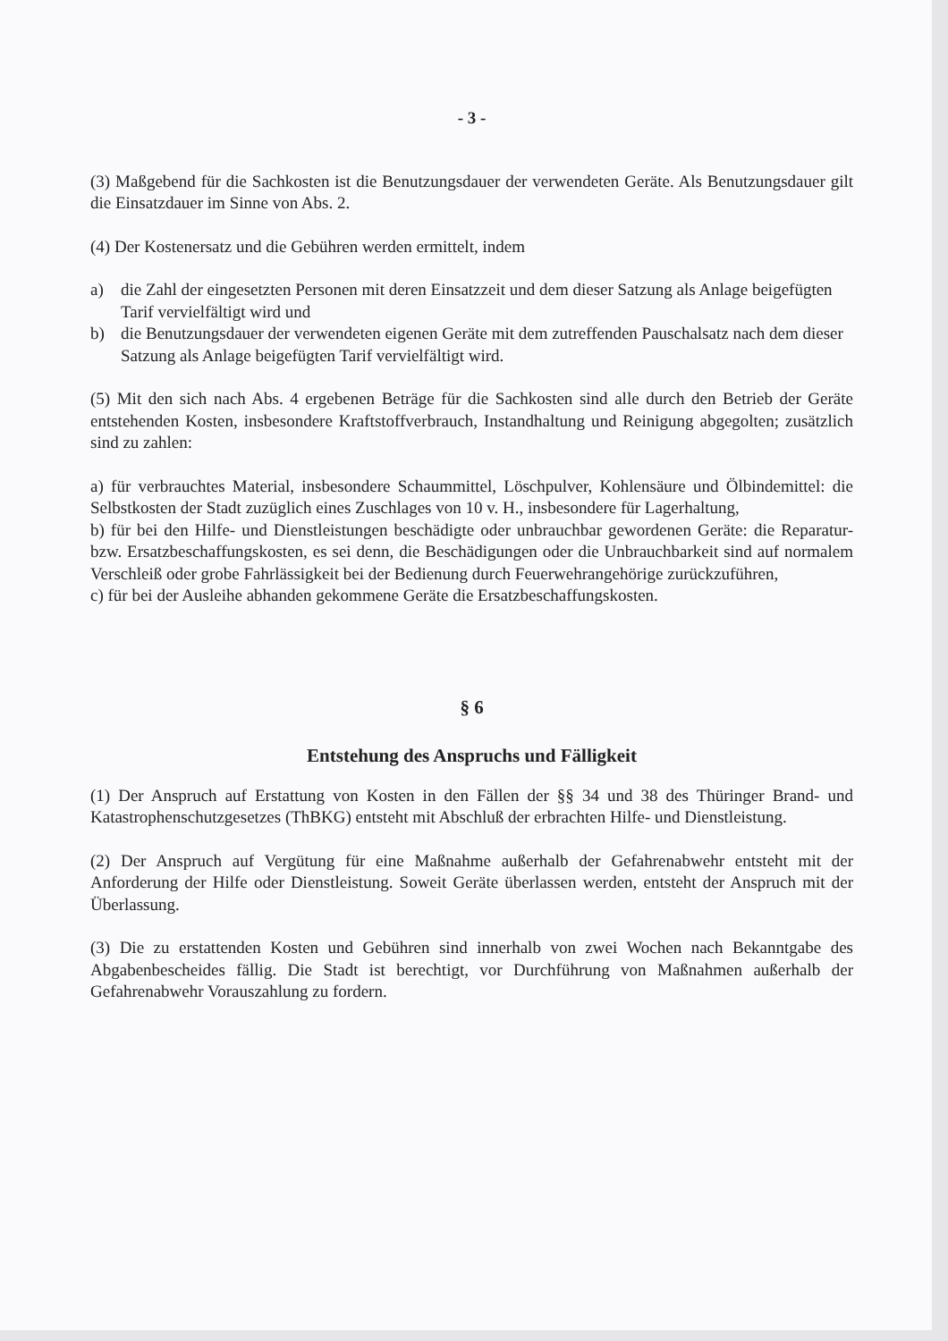- 3 -
(3) Maßgebend für die Sachkosten ist die Benutzungsdauer der verwendeten Geräte. Als Benutzungsdauer gilt die Einsatzdauer im Sinne von Abs. 2.
(4) Der Kostenersatz und die Gebühren werden ermittelt, indem
a) die Zahl der eingesetzten Personen mit deren Einsatzzeit und dem dieser Satzung als Anlage beigefügten Tarif vervielfältigt wird und
b) die Benutzungsdauer der verwendeten eigenen Geräte mit dem zutreffenden Pauschalsatz nach dem dieser Satzung als Anlage beigefügten Tarif vervielfältigt wird.
(5) Mit den sich nach Abs. 4 ergebenen Beträge für die Sachkosten sind alle durch den Betrieb der Geräte entstehenden Kosten, insbesondere Kraftstoffverbrauch, Instandhaltung und Reinigung abgegolten; zusätzlich sind zu zahlen:
a) für verbrauchtes Material, insbesondere Schaummittel, Löschpulver, Kohlensäure und Ölbindemittel: die Selbstkosten der Stadt zuzüglich eines Zuschlages von 10 v. H., insbesondere für Lagerhaltung,
b) für bei den Hilfe- und Dienstleistungen beschädigte oder unbrauchbar gewordenen Geräte: die Reparatur- bzw. Ersatzbeschaffungskosten, es sei denn, die Beschädigungen oder die Unbrauchbarkeit sind auf normalem Verschleiß oder grobe Fahrlässigkeit bei der Bedienung durch Feuerwehrangehörige zurückzuführen,
c) für bei der Ausleihe abhanden gekommene Geräte die Ersatzbeschaffungskosten.
§ 6
Entstehung des Anspruchs und Fälligkeit
(1) Der Anspruch auf Erstattung von Kosten in den Fällen der §§ 34 und 38 des Thüringer Brand- und Katastrophenschutzgesetzes (ThBKG) entsteht mit Abschluß der erbrachten Hilfe- und Dienstleistung.
(2) Der Anspruch auf Vergütung für eine Maßnahme außerhalb der Gefahrenabwehr entsteht mit der Anforderung der Hilfe oder Dienstleistung. Soweit Geräte überlassen werden, entsteht der Anspruch mit der Überlassung.
(3) Die zu erstattenden Kosten und Gebühren sind innerhalb von zwei Wochen nach Bekanntgabe des Abgabenbescheides fällig. Die Stadt ist berechtigt, vor Durchführung von Maßnahmen außerhalb der Gefahrenabwehr Vorauszahlung zu fordern.